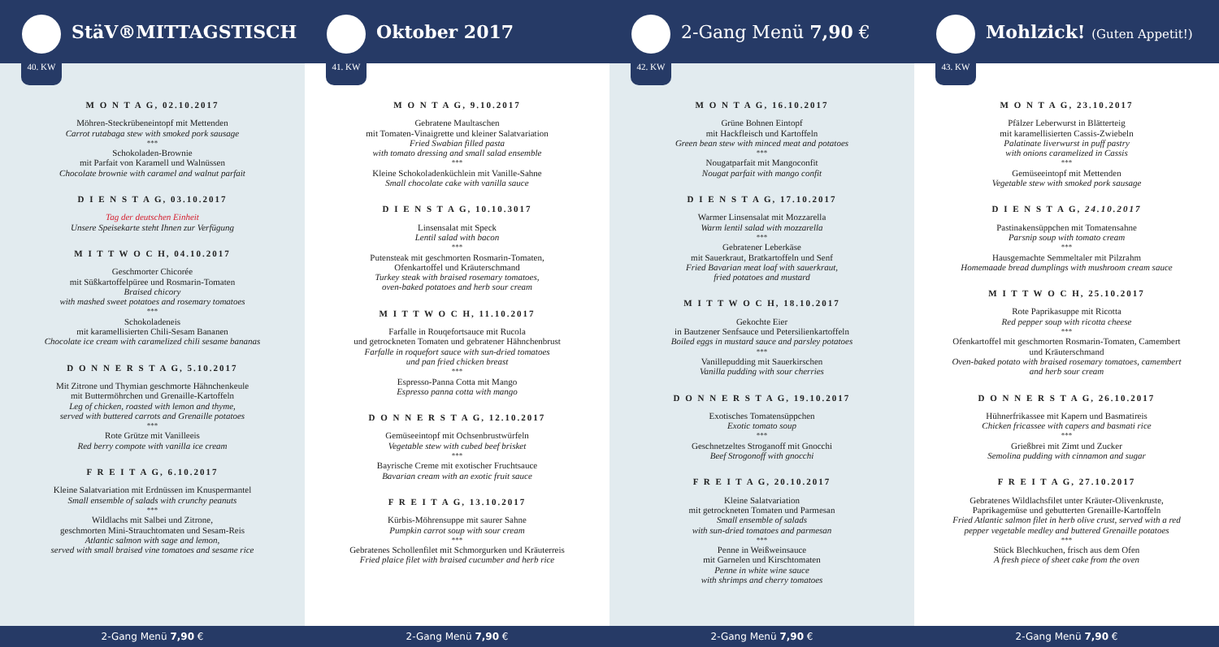40. KW
StäV®MITTAGSTISCH
M O N T A G, 02.10.2017
Möhren-Steckrübeneintopf mit Mettenden
Carrot rutabaga stew with smoked pork sausage
***
Schokoladen-Brownie
mit Parfait von Karamell und Walnüssen
Chocolate brownie with caramel and walnut parfait
D I E N S T A G, 03.10.2017
Tag der deutschen Einheit
Unsere Speisekarte steht Ihnen zur Verfügung
M I T T W O C H, 04.10.2017
Geschmorter Chicorée
mit Süßkartoffelpüree und Rosmarin-Tomaten
Braised chicory
with mashed sweet potatoes and rosemary tomatoes
***
Schokoladeneis
mit karamellisierten Chili-Sesam Bananen
Chocolate ice cream with caramelized chili sesame bananas
D O N N E R S T A G, 5.10.2017
Mit Zitrone und Thymian geschmorte Hähnchenkeule
mit Buttermöhrchen und Grenaille-Kartoffeln
Leg of chicken, roasted with lemon and thyme,
served with buttered carrots and Grenaille potatoes
***
Rote Grütze mit Vanilleeis
Red berry compote with vanilla ice cream
F R E I T A G, 6.10.2017
Kleine Salatvariation mit Erdnüssen im Knuspermantel
Small ensemble of salads with crunchy peanuts
***
Wildlachs mit Salbei und Zitrone,
geschmorten Mini-Strauchtomaten und Sesam-Reis
Atlantic salmon with sage and lemon,
served with small braised vine tomatoes and sesame rice
2-Gang Menü 7,90 €
41. KW
Oktober 2017
M O N T A G, 9.10.2017
Gebratene Maultaschen
mit Tomaten-Vinaigrette und kleiner Salatvariation
Fried Swabian filled pasta
with tomato dressing and small salad ensemble
***
Kleine Schokoladenküchlein mit Vanille-Sahne
Small chocolate cake with vanilla sauce
D I E N S T A G, 10.10.3017
Linsensalat mit Speck
Lentil salad with bacon
***
Putensteak mit geschmorten Rosmarin-Tomaten,
Ofenkartoffel und Kräuterschmand
Turkey steak with braised rosemary tomatoes,
oven-baked potatoes and herb sour cream
M I T T W O C H, 11.10.2017
Farfalle in Rouqefortsauce mit Rucola
und getrockneten Tomaten und gebratener Hähnchenbrust
Farfalle in roquefort sauce with sun-dried tomatoes
und pan fried chicken breast
***
Espresso-Panna Cotta mit Mango
Espresso panna cotta with mango
D O N N E R S T A G, 12.10.2017
Gemüseeintopf mit Ochsenbrustwürfeln
Vegetable stew with cubed beef brisket
***
Bayrische Creme mit exotischer Fruchtsauce
Bavarian cream with an exotic fruit sauce
F R E I T A G, 13.10.2017
Kürbis-Möhrensuppe mit saurer Sahne
Pumpkin carrot soup with sour cream
***
Gebratenes Schollenfilet mit Schmorgurken und Kräuterreis
Fried plaice filet with braised cucumber and herb rice
2-Gang Menü 7,90 €
42. KW
2-Gang Menü 7,90 €
M O N T A G, 16.10.2017
Grüne Bohnen Eintopf
mit Hackfleisch und Kartoffeln
Green bean stew with minced meat and potatoes
***
Nougatparfait mit Mangoconfit
Nougat parfait with mango confit
D I E N S T A G, 17.10.2017
Warmer Linsensalat mit Mozzarella
Warm lentil salad with mozzarella
***
Gebratener Leberkäse
mit Sauerkraut, Bratkartoffeln und Senf
Fried Bavarian meat loaf with sauerkraut,
fried potatoes and mustard
M I T T W O C H, 18.10.2017
Gekochte Eier
in Bautzener Senfsauce und Petersilienkartoffeln
Boiled eggs in mustard sauce and parsley potatoes
***
Vanillepudding mit Sauerkirschen
Vanilla pudding with sour cherries
D O N N E R S T A G, 19.10.2017
Exotisches Tomatensüppchen
Exotic tomato soup
***
Geschnetzeltes Stroganoff mit Gnocchi
Beef Strogonoff with gnocchi
F R E I T A G, 20.10.2017
Kleine Salatvariation
mit getrockneten Tomaten und Parmesan
Small ensemble of salads
with sun-dried tomatoes and parmesan
***
Penne in Weißweinsauce
mit Garnelen und Kirschtomaten
Penne in white wine sauce
with shrimps and cherry tomatoes
2-Gang Menü 7,90 €
43. KW
Mohlzick! (Guten Appetit!)
M O N T A G, 23.10.2017
Pfälzer Leberwurst in Blätterteig
mit karamellisierten Cassis-Zwiebeln
Palatinate liverwurst in puff pastry
with onions caramelized in Cassis
***
Gemüseeintopf mit Mettenden
Vegetable stew with smoked pork sausage
D I E N S T A G, 24.10.2017
Pastinakensüppchen mit Tomatensahne
Parsnip soup with tomato cream
***
Hausgemachte Semmeltaler mit Pilzrahm
Homemaade bread dumplings with mushroom cream sauce
M I T T W O C H, 25.10.2017
Rote Paprikasuppe mit Ricotta
Red pepper soup with ricotta cheese
***
Ofenkartoffel mit geschmorten Rosmarin-Tomaten, Camembert
und Kräuterschmand
Oven-baked potato with braised rosemary tomatoes, camembert
and herb sour cream
D O N N E R S T A G, 26.10.2017
Hühnerfrikassee mit Kapern und Basmatireis
Chicken fricassee with capers and basmati rice
***
Grießbrei mit Zimt und Zucker
Semolina pudding with cinnamon and sugar
F R E I T A G, 27.10.2017
Gebratenes Wildlachsfilet unter Kräuter-Olivenkruste,
Paprikagemüse und gebutterten Grenaille-Kartoffeln
Fried Atlantic salmon filet in herb olive crust, served with a red
pepper vegetable medley and buttered Grenaille potatoes
***
Stück Blechkuchen, frisch aus dem Ofen
A fresh piece of sheet cake from the oven
2-Gang Menü 7,90 €